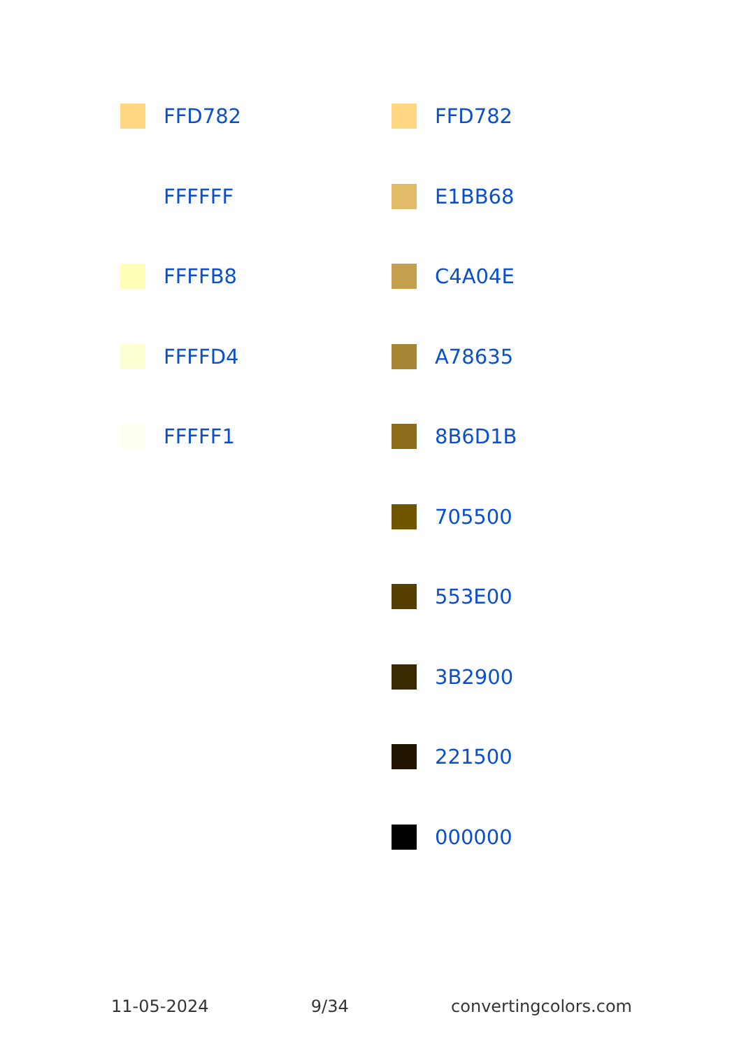FFD782
FFFFFF
FFFFB8
FFFFD4
FFFFF1
FFD782
E1BB68
C4A04E
A78635
8B6D1B
705500
553E00
3B2900
221500
000000
11-05-2024 9/34 convertingcolors.com